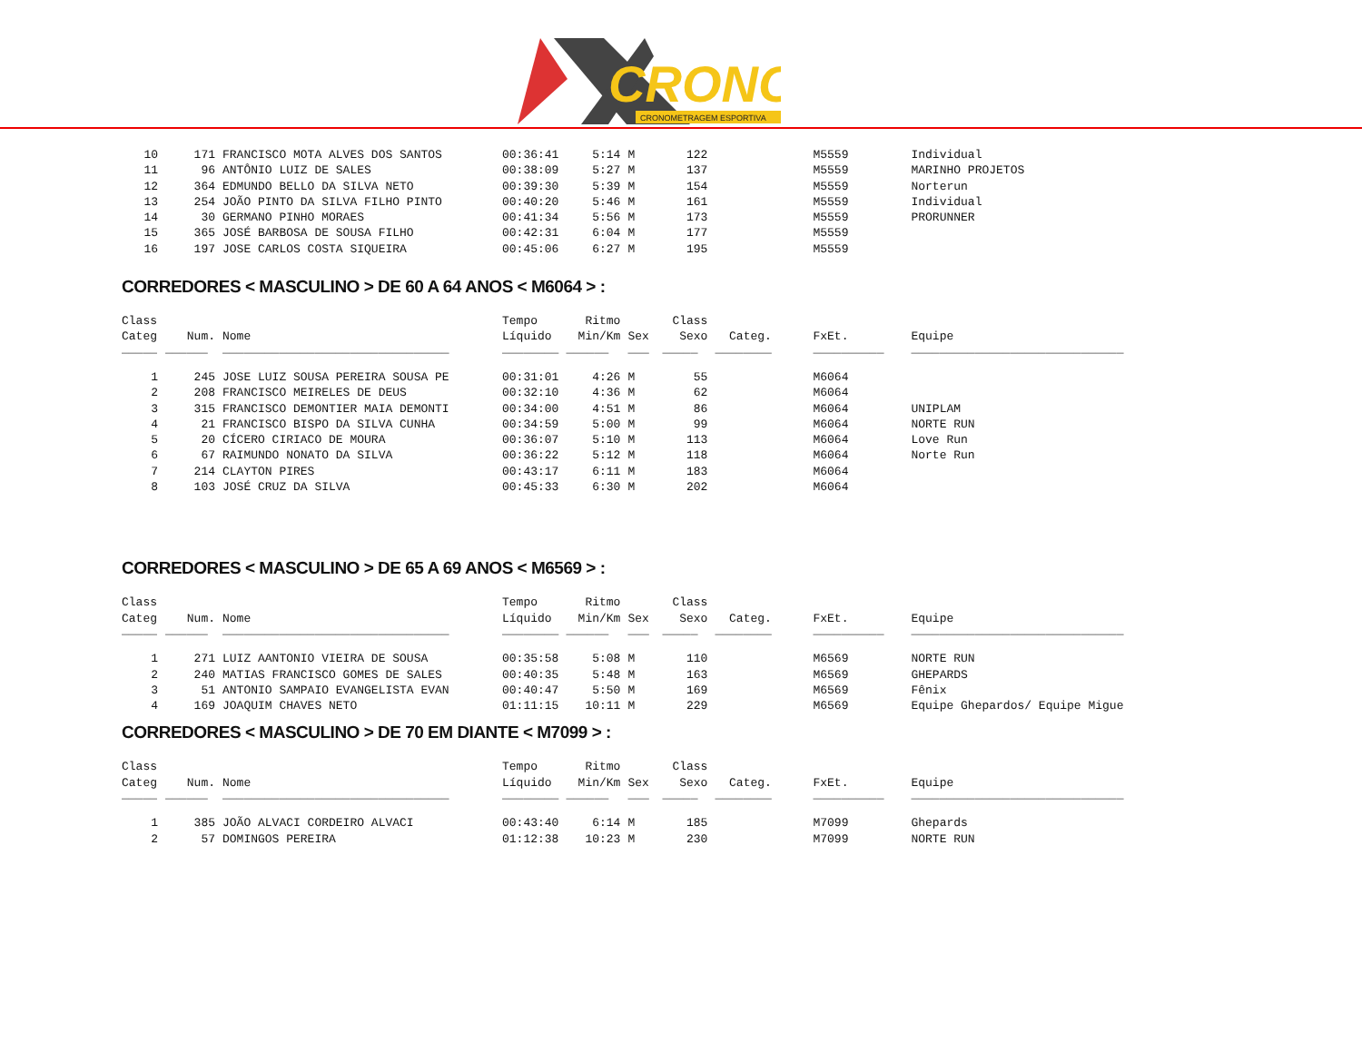CRONO
CRONOMETRAGEM ESPORTIVA
| 10 | 171 | FRANCISCO MOTA ALVES DOS SANTOS | 00:36:41 | 5:14 | M | 122 | | M5559 | Individual |
| 11 | 96 | ANTÔNIO LUIZ DE SALES | 00:38:09 | 5:27 | M | 137 | | M5559 | MARINHO PROJETOS |
| 12 | 364 | EDMUNDO BELLO DA SILVA NETO | 00:39:30 | 5:39 | M | 154 | | M5559 | Norterun |
| 13 | 254 | JOÃO PINTO DA SILVA FILHO PINTO | 00:40:20 | 5:46 | M | 161 | | M5559 | Individual |
| 14 | 30 | GERMANO PINHO MORAES | 00:41:34 | 5:56 | M | 173 | | M5559 | PRORUNNER |
| 15 | 365 | JOSÉ BARBOSA DE SOUSA FILHO | 00:42:31 | 6:04 | M | 177 | | M5559 | |
| 16 | 197 | JOSE CARLOS COSTA SIQUEIRA | 00:45:06 | 6:27 | M | 195 | | M5559 | |
CORREDORES < MASCULINO > DE 60 A 64 ANOS < M6064 > :
| Class Categ | Num. | Nome | Tempo Líquido | Ritmo Min/Km | Sex | Class Sexo | Categ. | FxEt. | Equipe |
| --- | --- | --- | --- | --- | --- | --- | --- | --- | --- |
| _____ | ______ | ________________________________ | ________ | ______ | ___ | _____ | ________ | __________ | ______________________________ |
| 1 | 245 | JOSE LUIZ SOUSA PEREIRA SOUSA PE | 00:31:01 | 4:26 | M | 55 | | M6064 | |
| 2 | 208 | FRANCISCO MEIRELES DE DEUS | 00:32:10 | 4:36 | M | 62 | | M6064 | |
| 3 | 315 | FRANCISCO DEMONTIER MAIA DEMONTI | 00:34:00 | 4:51 | M | 86 | | M6064 | UNIPLAM |
| 4 | 21 | FRANCISCO BISPO DA SILVA CUNHA | 00:34:59 | 5:00 | M | 99 | | M6064 | NORTE RUN |
| 5 | 20 | CÍCERO CIRIACO DE MOURA | 00:36:07 | 5:10 | M | 113 | | M6064 | Love Run |
| 6 | 67 | RAIMUNDO NONATO DA SILVA | 00:36:22 | 5:12 | M | 118 | | M6064 | Norte Run |
| 7 | 214 | CLAYTON PIRES | 00:43:17 | 6:11 | M | 183 | | M6064 | |
| 8 | 103 | JOSÉ CRUZ DA SILVA | 00:45:33 | 6:30 | M | 202 | | M6064 | |
CORREDORES < MASCULINO > DE 65 A 69 ANOS < M6569 > :
| Class Categ | Num. | Nome | Tempo Líquido | Ritmo Min/Km | Sex | Class Sexo | Categ. | FxEt. | Equipe |
| --- | --- | --- | --- | --- | --- | --- | --- | --- | --- |
| _____ | ______ | ________________________________ | ________ | ______ | ___ | _____ | ________ | __________ | ______________________________ |
| 1 | 271 | LUIZ AANTONIO VIEIRA DE SOUSA | 00:35:58 | 5:08 | M | 110 | | M6569 | NORTE RUN |
| 2 | 240 | MATIAS FRANCISCO GOMES DE SALES | 00:40:35 | 5:48 | M | 163 | | M6569 | GHEPARDS |
| 3 | 51 | ANTONIO SAMPAIO EVANGELISTA EVAN | 00:40:47 | 5:50 | M | 169 | | M6569 | Fênix |
| 4 | 169 | JOAQUIM CHAVES NETO | 01:11:15 | 10:11 | M | 229 | | M6569 | Equipe Ghepardos/ Equipe Migue |
CORREDORES < MASCULINO > DE 70 EM DIANTE < M7099 > :
| Class Categ | Num. | Nome | Tempo Líquido | Ritmo Min/Km | Sex | Class Sexo | Categ. | FxEt. | Equipe |
| --- | --- | --- | --- | --- | --- | --- | --- | --- | --- |
| _____ | ______ | ________________________________ | ________ | ______ | ___ | _____ | ________ | __________ | ______________________________ |
| 1 | 385 | JOÃO ALVACI CORDEIRO ALVACI | 00:43:40 | 6:14 | M | 185 | | M7099 | Ghepards |
| 2 | 57 | DOMINGOS PEREIRA | 01:12:38 | 10:23 | M | 230 | | M7099 | NORTE RUN |